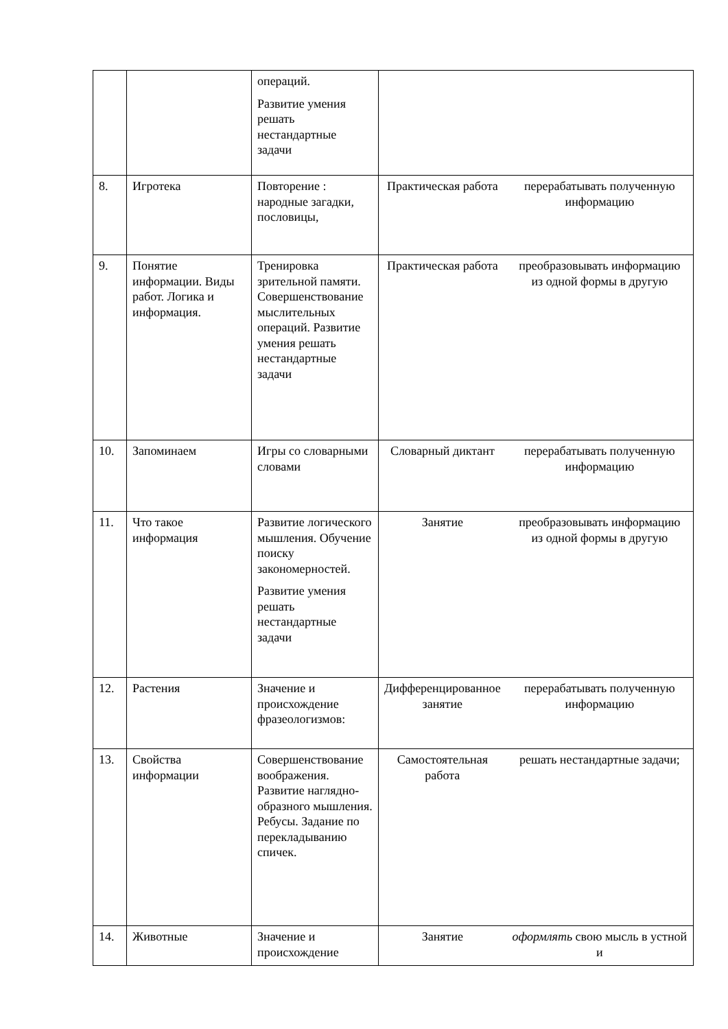| | | операций. Развитие умения решать нестандартные задачи | | |
| 8. | Игротека | Повторение : народные загадки, пословицы, | Практическая работа | перерабатывать полученную информацию |
| 9. | Понятие информации. Виды работ. Логика и информация. | Тренировка зрительной памяти. Совершенствование мыслительных операций. Развитие умения решать нестандартные задачи | Практическая работа | преобразовывать информацию из одной формы в другую |
| 10. | Запоминаем | Игры со словарными словами | Словарный диктант | перерабатывать полученную информацию |
| 11. | Что такое информация | Развитие логического мышления. Обучение поиску закономерностей. Развитие умения решать нестандартные задачи | Занятие | преобразовывать информацию из одной формы в другую |
| 12. | Растения | Значение и происхождение фразеологизмов: | Дифференцированное занятие | перерабатывать полученную информацию |
| 13. | Свойства информации | Совершенствование воображения. Развитие наглядно-образного мышления. Ребусы. Задание по перекладыванию спичек. | Самостоятельная работа | решать нестандартные задачи; |
| 14. | Животные | Значение и происхождение | Занятие | оформлять свою мысль в устной и |